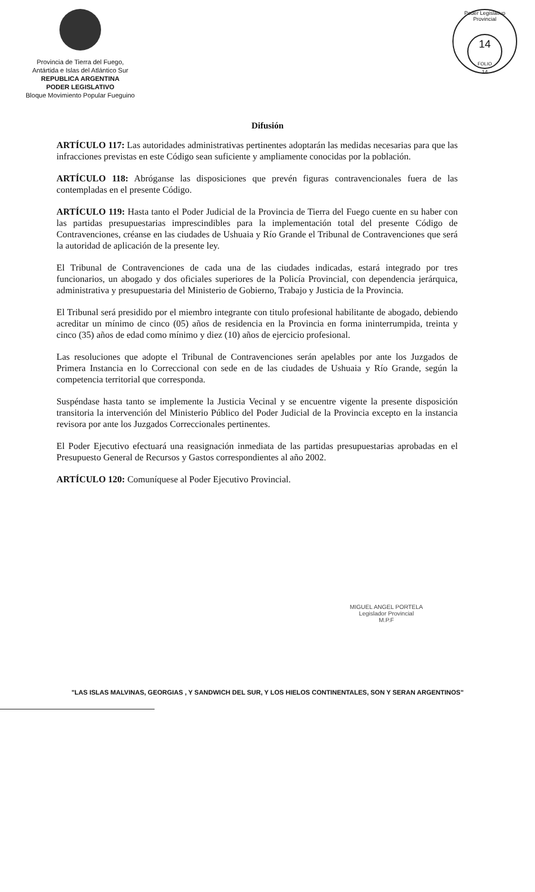Provincia de Tierra del Fuego,
Antártida e Islas del Atlántico Sur
REPUBLICA ARGENTINA
PODER LEGISLATIVO
Bloque Movimiento Popular Fueguino
Poder Legislativo Provincial
14
FOLIO
14
Difusión
ARTÍCULO 117: Las autoridades administrativas pertinentes adoptarán las medidas necesarias para que las infracciones previstas en este Código sean suficiente y ampliamente conocidas por la población.
ARTÍCULO 118: Abróganse las disposiciones que prevén figuras contravencionales fuera de las contempladas en el presente Código.
ARTÍCULO 119: Hasta tanto el Poder Judicial de la Provincia de Tierra del Fuego cuente en su haber con las partidas presupuestarias imprescindibles para la implementación total del presente Código de Contravenciones, créanse en las ciudades de Ushuaia y Río Grande el Tribunal de Contravenciones que será la autoridad de aplicación de la presente ley.
El Tribunal de Contravenciones de cada una de las ciudades indicadas, estará integrado por tres funcionarios, un abogado y dos oficiales superiores de la Policía Provincial, con dependencia jerárquica, administrativa y presupuestaria del Ministerio de Gobierno, Trabajo y Justicia de la Provincia.
El Tribunal será presidido por el miembro integrante con titulo profesional habilitante de abogado, debiendo acreditar un mínimo de cinco (05) años de residencia en la Provincia en forma ininterrumpida, treinta y cinco (35) años de edad como mínimo y diez (10) años de ejercicio profesional.
Las resoluciones que adopte el Tribunal de Contravenciones serán apelables por ante los Juzgados de Primera Instancia en lo Correccional con sede en de las ciudades de Ushuaia y Río Grande, según la competencia territorial que corresponda.
Suspéndase hasta tanto se implemente la Justicia Vecinal y se encuentre vigente la presente disposición transitoria la intervención del Ministerio Público del Poder Judicial de la Provincia excepto en la instancia revisora por ante los Juzgados Correccionales pertinentes.
El Poder Ejecutivo efectuará una reasignación inmediata de las partidas presupuestarias aprobadas en el Presupuesto General de Recursos y Gastos correspondientes al año 2002.
ARTÍCULO 120: Comuníquese al Poder Ejecutivo Provincial.
MIGUEL ANGEL PORTELA
Legislador Provincial
M.P.F
"LAS ISLAS MALVINAS, GEORGIAS , Y SANDWICH DEL SUR, Y LOS HIELOS CONTINENTALES, SON Y SERAN ARGENTINOS"